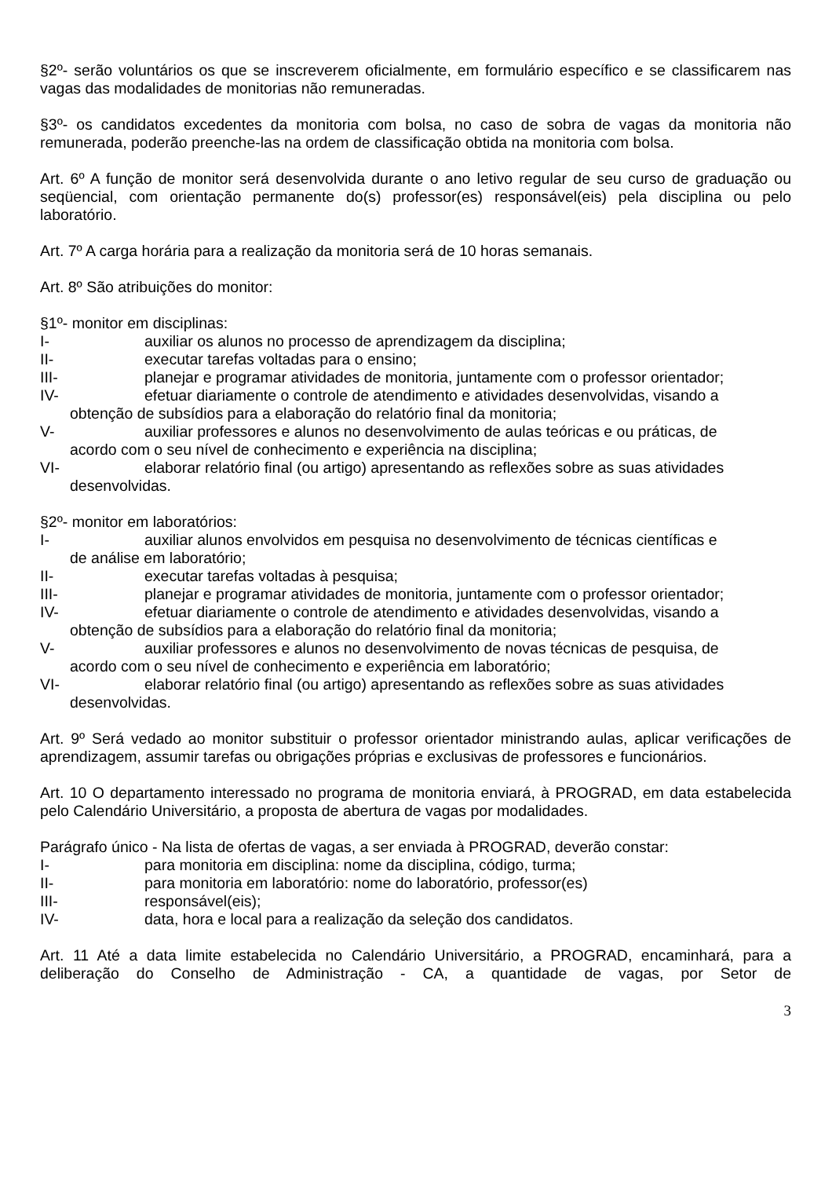§2º- serão voluntários os que se inscreverem oficialmente, em formulário específico e se classificarem nas vagas das modalidades de monitorias não remuneradas.
§3º- os candidatos excedentes da monitoria com bolsa, no caso de sobra de vagas da monitoria não remunerada, poderão preenche-las na ordem de classificação obtida na monitoria com bolsa.
Art. 6º A função de monitor será desenvolvida durante o ano letivo regular de seu curso de graduação ou seqüencial, com orientação permanente do(s) professor(es) responsável(eis) pela disciplina ou pelo laboratório.
Art. 7º A carga horária para a realização da monitoria será de 10 horas semanais.
Art. 8º São atribuições do monitor:
§1º- monitor em disciplinas:
I- auxiliar os alunos no processo de aprendizagem da disciplina;
II- executar tarefas voltadas para o ensino;
III- planejar e programar atividades de monitoria, juntamente com o professor orientador;
IV- efetuar diariamente o controle de atendimento e atividades desenvolvidas, visando a
obtenção de subsídios para a elaboração do relatório final da monitoria;
V- auxiliar professores e alunos no desenvolvimento de aulas teóricas e ou práticas, de
acordo com o seu nível de conhecimento e experiência na disciplina;
VI- elaborar relatório final (ou artigo) apresentando as reflexões sobre as suas atividades
desenvolvidas.
§2º- monitor em laboratórios:
I- auxiliar alunos envolvidos em pesquisa no desenvolvimento de técnicas científicas e
de análise em laboratório;
II- executar tarefas voltadas à pesquisa;
III- planejar e programar atividades de monitoria, juntamente com o professor orientador;
IV- efetuar diariamente o controle de atendimento e atividades desenvolvidas, visando a
obtenção de subsídios para a elaboração do relatório final da monitoria;
V- auxiliar professores e alunos no desenvolvimento de novas técnicas de pesquisa, de
acordo com o seu nível de conhecimento e experiência em laboratório;
VI- elaborar relatório final (ou artigo) apresentando as reflexões sobre as suas atividades
desenvolvidas.
Art. 9º Será vedado ao monitor substituir o professor orientador ministrando aulas, aplicar verificações de aprendizagem, assumir tarefas ou obrigações próprias e exclusivas de professores e funcionários.
Art. 10 O departamento interessado no programa de monitoria enviará, à PROGRAD, em data estabelecida pelo Calendário Universitário, a proposta de abertura de vagas por modalidades.
Parágrafo único - Na lista de ofertas de vagas, a ser enviada à PROGRAD, deverão constar:
I- para monitoria em disciplina: nome da disciplina, código, turma;
II- para monitoria em laboratório: nome do laboratório, professor(es)
III- responsável(eis);
IV- data, hora e local para a realização da seleção dos candidatos.
Art. 11 Até a data limite estabelecida no Calendário Universitário, a PROGRAD, encaminhará, para a deliberação do Conselho de Administração - CA, a quantidade de vagas, por Setor de
3